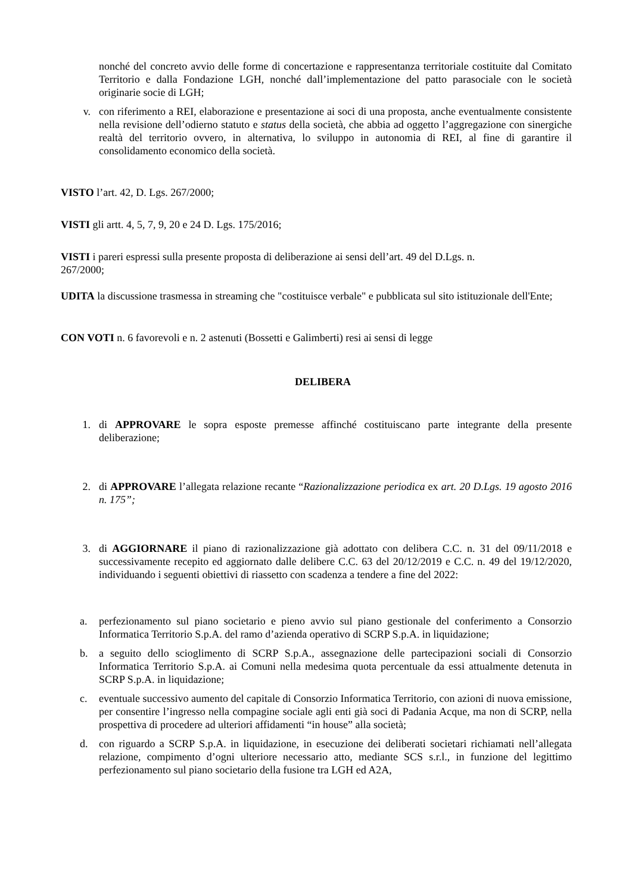nonché del concreto avvio delle forme di concertazione e rappresentanza territoriale costituite dal Comitato Territorio e dalla Fondazione LGH, nonché dall’implementazione del patto parasociale con le società originarie socie di LGH;
v. con riferimento a REI, elaborazione e presentazione ai soci di una proposta, anche eventualmente consistente nella revisione dell’odierno statuto e status della società, che abbia ad oggetto l’aggregazione con sinergiche realtà del territorio ovvero, in alternativa, lo sviluppo in autonomia di REI, al fine di garantire il consolidamento economico della società.
VISTO l’art. 42, D. Lgs. 267/2000;
VISTI gli artt. 4, 5, 7, 9, 20 e 24 D. Lgs. 175/2016;
VISTI i pareri espressi sulla presente proposta di deliberazione ai sensi dell’art. 49 del D.Lgs. n.
267/2000;
UDITA la discussione trasmessa in streaming che "costituisce verbale" e pubblicata sul sito istituzionale dell'Ente;
CON VOTI n. 6 favorevoli e n. 2 astenuti (Bossetti e Galimberti) resi ai sensi di legge
DELIBERA
1. di APPROVARE le sopra esposte premesse affinché costituiscano parte integrante della presente deliberazione;
2. di APPROVARE l’allegata relazione recante “Razionalizzazione periodica ex art. 20 D.Lgs. 19 agosto 2016 n. 175”;
3. di AGGIORNARE il piano di razionalizzazione già adottato con delibera C.C. n. 31 del 09/11/2018 e successivamente recepito ed aggiornato dalle delibere C.C. 63 del 20/12/2019 e C.C. n. 49 del 19/12/2020, individuando i seguenti obiettivi di riassetto con scadenza a tendere a fine del 2022:
a. perfezionamento sul piano societario e pieno avvio sul piano gestionale del conferimento a Consorzio Informatica Territorio S.p.A. del ramo d’azienda operativo di SCRP S.p.A. in liquidazione;
b. a seguito dello scioglimento di SCRP S.p.A., assegnazione delle partecipazioni sociali di Consorzio Informatica Territorio S.p.A. ai Comuni nella medesima quota percentuale da essi attualmente detenuta in SCRP S.p.A. in liquidazione;
c. eventuale successivo aumento del capitale di Consorzio Informatica Territorio, con azioni di nuova emissione, per consentire l’ingresso nella compagine sociale agli enti già soci di Padania Acque, ma non di SCRP, nella prospettiva di procedere ad ulteriori affidamenti “in house” alla società;
d. con riguardo a SCRP S.p.A. in liquidazione, in esecuzione dei deliberati societari richiamati nell’allegata relazione, compimento d’ogni ulteriore necessario atto, mediante SCS s.r.l., in funzione del legittimo perfezionamento sul piano societario della fusione tra LGH ed A2A,